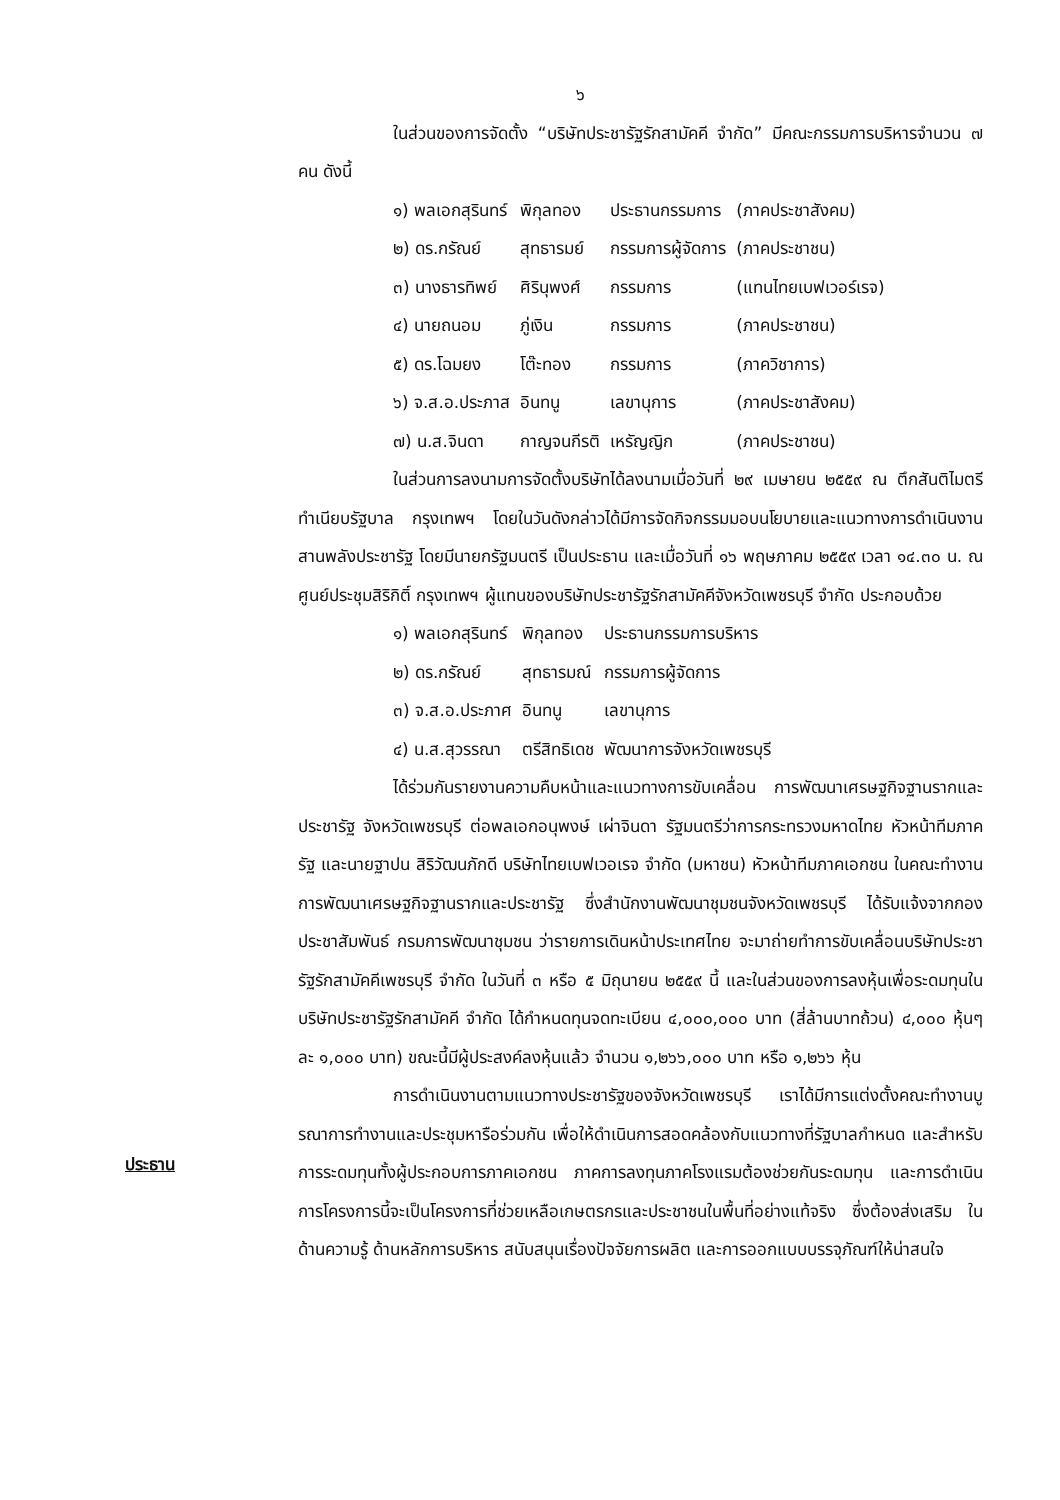ประธาน
๖
ในส่วนของการจัดตั้ง “บริษัทประชารัฐรักสามัคคี จำกัด” มีคณะกรรมการบริหารจำนวน ๗ คน ดังนี้
| ๑) พลเอกสุรินทร์ | พิกุลทอง | ประธานกรรมการ | (ภาคประชาสังคม) |
| ๒) ดร.กรัณย์ | สุทธารมย์ | กรรมการผู้จัดการ | (ภาคประชาชน) |
| ๓) นางธารทิพย์ | ศิรินุพงศ์ | กรรมการ | (แทนไทยเบฟเวอร์เรจ) |
| ๔) นายถนอม | ภู่เงิน | กรรมการ | (ภาคประชาชน) |
| ๕) ดร.โฉมยง | โต๊ะทอง | กรรมการ | (ภาควิชาการ) |
| ๖) จ.ส.อ.ประภาส | อินทนู | เลขานุการ | (ภาคประชาสังคม) |
| ๗) น.ส.จินดา | กาญจนกีรติ | เหรัญญิก | (ภาคประชาชน) |
ในส่วนการลงนามการจัดตั้งบริษัทได้ลงนามเมื่อวันที่ ๒๙ เมษายน ๒๕๕๙ ณ ตึกสันติไมตรี ทำเนียบรัฐบาล กรุงเทพฯ โดยในวันดังกล่าวได้มีการจัดกิจกรรมมอบนโยบายและแนวทางการดำเนินงานสานพลังประชารัฐ โดยมีนายกรัฐมนตรี เป็นประธาน และเมื่อวันที่ ๑๖ พฤษภาคม ๒๕๕๙ เวลา ๑๔.๓๐ น. ณ ศูนย์ประชุมสิริกิติ์ กรุงเทพฯ ผู้แทนของบริษัทประชารัฐรักสามัคคีจังหวัดเพชรบุรี จำกัด ประกอบด้วย
| ๑) พลเอกสุรินทร์ | พิกุลทอง | ประธานกรรมการบริหาร |
| ๒) ดร.กรัณย์ | สุทธารมณ์ | กรรมการผู้จัดการ |
| ๓) จ.ส.อ.ประภาศ | อินทนู | เลขานุการ |
| ๔) น.ส.สุวรรณา | ตรีสิทธิเดช | พัฒนาการจังหวัดเพชรบุรี |
ได้ร่วมกันรายงานความคืบหน้าและแนวทางการขับเคลื่อน การพัฒนาเศรษฐกิจฐานรากและประชารัฐ จังหวัดเพชรบุรี ต่อพลเอกอนุพงษ์ เผ่าจินดา รัฐมนตรีว่าการกระทรวงมหาดไทย หัวหน้าทีมภาครัฐ และนายฐาปน สิริวัฒนภักดี บริษัทไทยเบฟเวอเรจ จำกัด (มหาชน) หัวหน้าทีมภาคเอกชน ในคณะทำงานการพัฒนาเศรษฐกิจฐานรากและประชารัฐ ซึ่งสำนักงานพัฒนาชุมชนจังหวัดเพชรบุรี ได้รับแจ้งจากกองประชาสัมพันธ์ กรมการพัฒนาชุมชน ว่ารายการเดินหน้าประเทศไทย จะมาถ่ายทำการขับเคลื่อนบริษัทประชารัฐรักสามัคคีเพชรบุรี จำกัด ในวันที่ ๓ หรือ ๕ มิถุนายน ๒๕๕๙ นี้ และในส่วนของการลงหุ้นเพื่อระดมทุนในบริษัทประชารัฐรักสามัคคี จำกัด ได้กำหนดทุนจดทะเบียน ๔,๐๐๐,๐๐๐ บาท (สี่ล้านบาทถ้วน) ๔,๐๐๐ หุ้นๆละ ๑,๐๐๐ บาท) ขณะนี้มีผู้ประสงค์ลงหุ้นแล้ว จำนวน ๑,๒๖๖,๐๐๐ บาท หรือ ๑,๒๖๖ หุ้น
การดำเนินงานตามแนวทางประชารัฐของจังหวัดเพชรบุรี เราได้มีการแต่งตั้งคณะทำงานบูรณาการทำงานและประชุมหารือร่วมกัน เพื่อให้ดำเนินการสอดคล้องกับแนวทางที่รัฐบาลกำหนด และสำหรับการระดมทุนทั้งผู้ประกอบการภาคเอกชน ภาคการลงทุนภาคโรงแรมต้องช่วยกันระดมทุน และการดำเนินการโครงการนี้จะเป็นโครงการที่ช่วยเหลือเกษตรกรและประชาชนในพื้นที่อย่างแท้จริง ซึ่งต้องส่งเสริม ในด้านความรู้ ด้านหลักการบริหาร สนับสนุนเรื่องปัจจัยการผลิต และการออกแบบบรรจุภัณฑ์ให้น่าสนใจ